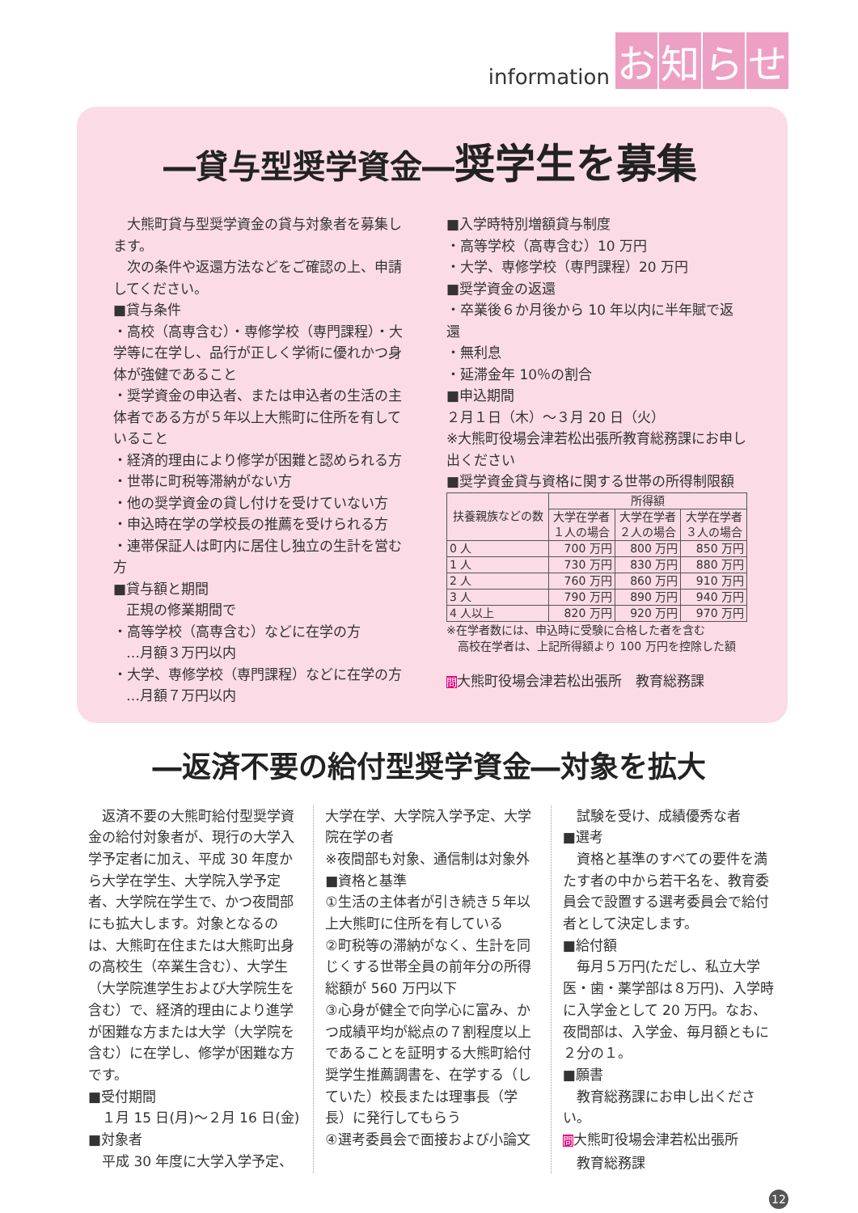information お知らせ
―貸与型奨学資金―奨学生を募集
　大熊町貸与型奨学資金の貸与対象者を募集します。
　次の条件や返還方法などをご確認の上、申請してください。
■貸与条件
・高校（高専含む）・専修学校（専門課程）・大学等に在学し、品行が正しく学術に優れかつ身体が強健であること
・奨学資金の申込者、または申込者の生活の主体者である方が５年以上大熊町に住所を有していること
・経済的理由により修学が困難と認められる方
・世帯に町税等滞納がない方
・他の奨学資金の貸し付けを受けていない方
・申込時在学の学校長の推薦を受けられる方
・連帯保証人は町内に居住し独立の生計を営む方
■貸与額と期間
正規の修業期間で
・高等学校（高専含む）などに在学の方
…月額３万円以内
・大学、専修学校（専門課程）などに在学の方
…月額７万円以内
■入学時特別増額貸与制度
・高等学校（高専含む）10 万円
・大学、専修学校（専門課程）20 万円
■奨学資金の返還
・卒業後６か月後から 10 年以内に半年賦で返還
・無利息
・延滞金年 10％の割合
■申込期間
２月１日（木）～３月 20 日（火）
※大熊町役場会津若松出張所教育総務課にお申し出ください
■奨学資金貸与資格に関する世帯の所得制限額
| 扶養親族などの数 | 所得額 | | |
| --- | --- | --- | --- |
| | 大学在学者 １人の場合 | 大学在学者 ２人の場合 | 大学在学者 ３人の場合 |
| 0 人 | 700 万円 | 800 万円 | 850 万円 |
| 1 人 | 730 万円 | 830 万円 | 880 万円 |
| 2 人 | 760 万円 | 860 万円 | 910 万円 |
| 3 人 | 790 万円 | 890 万円 | 940 万円 |
| 4 人以上 | 820 万円 | 920 万円 | 970 万円 |
※在学者数には、申込時に受験に合格した者を含む
　高校在学者は、上記所得額より 100 万円を控除した額
問大熊町役場会津若松出張所　教育総務課
―返済不要の給付型奨学資金―対象を拡大
　返済不要の大熊町給付型奨学資金の給付対象者が、現行の大学入学予定者に加え、平成 30 年度から大学在学生、大学院入学予定者、大学院在学生で、かつ夜間部にも拡大します。対象となるのは、大熊町在住または大熊町出身の高校生（卒業生含む）、大学生（大学院進学生および大学院生を含む）で、経済的理由により進学が困難な方または大学（大学院を含む）に在学し、修学が困難な方です。
■受付期間
　１月 15 日(月)～２月 16 日(金)
■対象者
　平成 30 年度に大学入学予定、
大学在学、大学院入学予定、大学院在学の者
※夜間部も対象、通信制は対象外
■資格と基準
①生活の主体者が引き続き５年以上大熊町に住所を有している
②町税等の滞納がなく、生計を同じくする世帯全員の前年分の所得総額が 560 万円以下
③心身が健全で向学心に富み、かつ成績平均が総点の７割程度以上であることを証明する大熊町給付奨学生推薦調書を、在学する（していた）校長または理事長（学長）に発行してもらう
④選考委員会で面接および小論文
　試験を受け、成績優秀な者
■選考
　資格と基準のすべての要件を満たす者の中から若干名を、教育委員会で設置する選考委員会で給付者として決定します。
■給付額
　毎月５万円(ただし、私立大学医・歯・薬学部は８万円)、入学時に入学金として 20 万円。なお、夜間部は、入学金、毎月額ともに２分の１。
■願書
　教育総務課にお申し出ください。
問大熊町役場会津若松出張所
　教育総務課
12